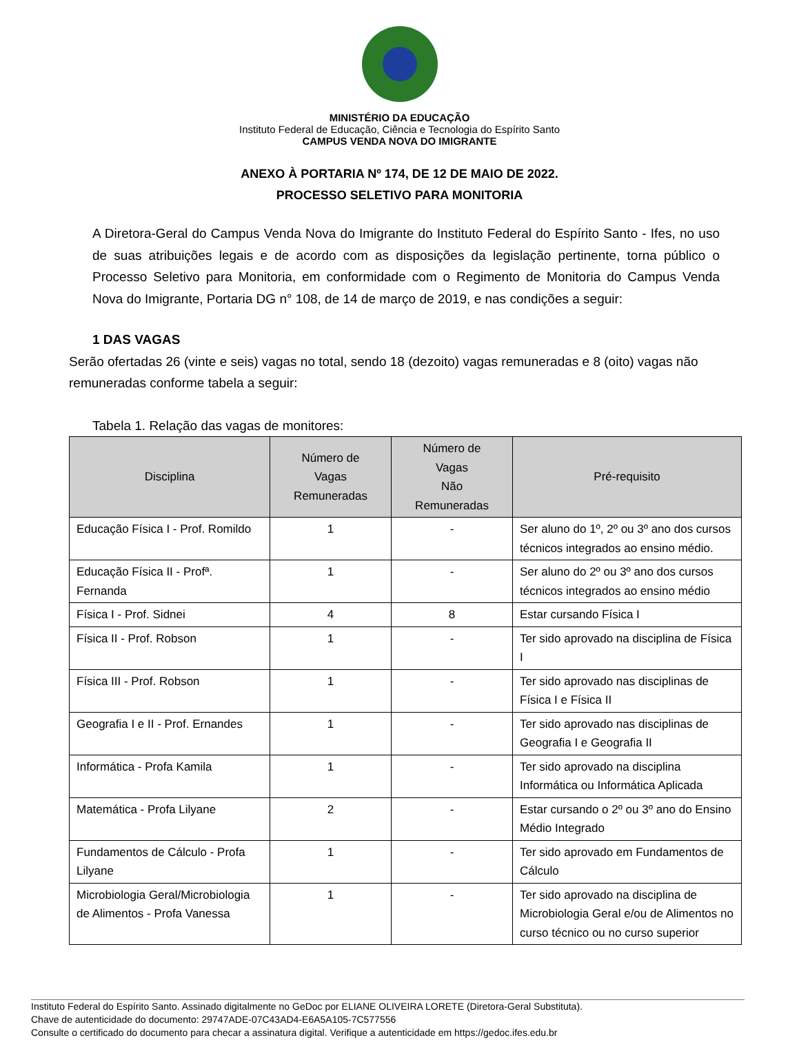MINISTÉRIO DA EDUCAÇÃO
Instituto Federal de Educação, Ciência e Tecnologia do Espírito Santo
CAMPUS VENDA NOVA DO IMIGRANTE
ANEXO À PORTARIA Nº 174, DE 12 DE MAIO DE 2022.
PROCESSO SELETIVO PARA MONITORIA
A Diretora-Geral do Campus Venda Nova do Imigrante do Instituto Federal do Espírito Santo - Ifes, no uso de suas atribuições legais e de acordo com as disposições da legislação pertinente, torna público o Processo Seletivo para Monitoria, em conformidade com o Regimento de Monitoria do Campus Venda Nova do Imigrante, Portaria DG n° 108, de 14 de março de 2019, e nas condições a seguir:
1 DAS VAGAS
Serão ofertadas 26 (vinte e seis) vagas no total, sendo 18 (dezoito) vagas remuneradas e 8 (oito) vagas não remuneradas conforme tabela a seguir:
Tabela 1. Relação das vagas de monitores:
| Disciplina | Número de Vagas Remuneradas | Número de Vagas Não Remuneradas | Pré-requisito |
| --- | --- | --- | --- |
| Educação Física I - Prof. Romildo | 1 | - | Ser aluno do 1º, 2º ou 3º ano dos cursos técnicos integrados ao ensino médio. |
| Educação Física II - Profª. Fernanda | 1 | - | Ser aluno do 2º ou 3º ano dos cursos técnicos integrados ao ensino médio |
| Física I - Prof. Sidnei | 4 | 8 | Estar cursando Física I |
| Física II - Prof. Robson | 1 | - | Ter sido aprovado na disciplina de Física I |
| Física III - Prof. Robson | 1 | - | Ter sido aprovado nas disciplinas de Física I e Física II |
| Geografia I e II - Prof. Ernandes | 1 | - | Ter sido aprovado nas disciplinas de Geografia I e Geografia II |
| Informática - Profa Kamila | 1 | - | Ter sido aprovado na disciplina Informática ou Informática Aplicada |
| Matemática - Profa Lilyane | 2 | - | Estar cursando o 2º ou 3º ano do Ensino Médio Integrado |
| Fundamentos de Cálculo - Profa Lilyane | 1 | - | Ter sido aprovado em Fundamentos de Cálculo |
| Microbiologia Geral/Microbiologia de Alimentos - Profa Vanessa | 1 | - | Ter sido aprovado na disciplina de Microbiologia Geral e/ou de Alimentos no curso técnico ou no curso superior |
Instituto Federal do Espírito Santo. Assinado digitalmente no GeDoc por ELIANE OLIVEIRA LORETE (Diretora-Geral Substituta).
Chave de autenticidade do documento: 29747ADE-07C43AD4-E6A5A105-7C577556
Consulte o certificado do documento para checar a assinatura digital. Verifique a autenticidade em https://gedoc.ifes.edu.br